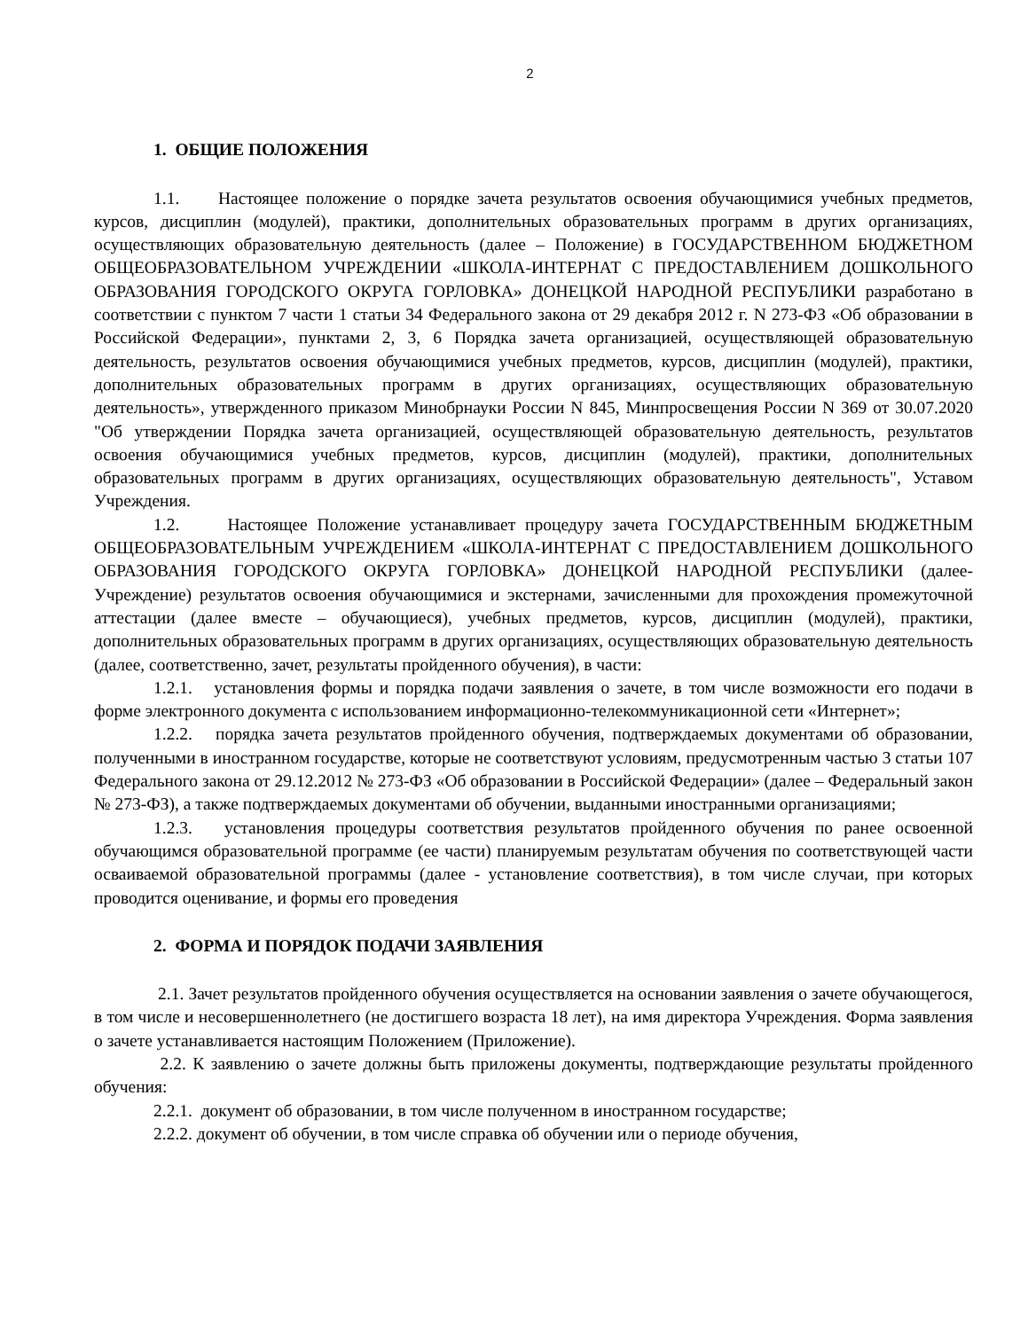2
1. ОБЩИЕ ПОЛОЖЕНИЯ
1.1. Настоящее положение о порядке зачета результатов освоения обучающимися учебных предметов, курсов, дисциплин (модулей), практики, дополнительных образовательных программ в других организациях, осуществляющих образовательную деятельность (далее – Положение) в ГОСУДАРСТВЕННОМ БЮДЖЕТНОМ ОБЩЕОБРАЗОВАТЕЛЬНОМ УЧРЕЖДЕНИИ «ШКОЛА-ИНТЕРНАТ С ПРЕДОСТАВЛЕНИЕМ ДОШКОЛЬНОГО ОБРАЗОВАНИЯ ГОРОДСКОГО ОКРУГА ГОРЛОВКА» ДОНЕЦКОЙ НАРОДНОЙ РЕСПУБЛИКИ разработано в соответствии с пунктом 7 части 1 статьи 34 Федерального закона от 29 декабря 2012 г. N 273-ФЗ «Об образовании в Российской Федерации», пунктами 2, 3, 6 Порядка зачета организацией, осуществляющей образовательную деятельность, результатов освоения обучающимися учебных предметов, курсов, дисциплин (модулей), практики, дополнительных образовательных программ в других организациях, осуществляющих образовательную деятельность», утвержденного приказом Минобрнауки России N 845, Минпросвещения России N 369 от 30.07.2020 "Об утверждении Порядка зачета организацией, осуществляющей образовательную деятельность, результатов освоения обучающимися учебных предметов, курсов, дисциплин (модулей), практики, дополнительных образовательных программ в других организациях, осуществляющих образовательную деятельность", Уставом Учреждения.
1.2. Настоящее Положение устанавливает процедуру зачета ГОСУДАРСТВЕННЫМ БЮДЖЕТНЫМ ОБЩЕОБРАЗОВАТЕЛЬНЫМ УЧРЕЖДЕНИЕМ «ШКОЛА-ИНТЕРНАТ С ПРЕДОСТАВЛЕНИЕМ ДОШКОЛЬНОГО ОБРАЗОВАНИЯ ГОРОДСКОГО ОКРУГА ГОРЛОВКА» ДОНЕЦКОЙ НАРОДНОЙ РЕСПУБЛИКИ (далее-Учреждение) результатов освоения обучающимися и экстернами, зачисленными для прохождения промежуточной аттестации (далее вместе – обучающиеся), учебных предметов, курсов, дисциплин (модулей), практики, дополнительных образовательных программ в других организациях, осуществляющих образовательную деятельность (далее, соответственно, зачет, результаты пройденного обучения), в части:
1.2.1. установления формы и порядка подачи заявления о зачете, в том числе возможности его подачи в форме электронного документа с использованием информационно-телекоммуникационной сети «Интернет»;
1.2.2. порядка зачета результатов пройденного обучения, подтверждаемых документами об образовании, полученными в иностранном государстве, которые не соответствуют условиям, предусмотренным частью 3 статьи 107 Федерального закона от 29.12.2012 № 273-ФЗ «Об образовании в Российской Федерации» (далее – Федеральный закон № 273-ФЗ), а также подтверждаемых документами об обучении, выданными иностранными организациями;
1.2.3. установления процедуры соответствия результатов пройденного обучения по ранее освоенной обучающимся образовательной программе (ее части) планируемым результатам обучения по соответствующей части осваиваемой образовательной программы (далее - установление соответствия), в том числе случаи, при которых проводится оценивание, и формы его проведения
2. ФОРМА И ПОРЯДОК ПОДАЧИ ЗАЯВЛЕНИЯ
2.1. Зачет результатов пройденного обучения осуществляется на основании заявления о зачете обучающегося, в том числе и несовершеннолетнего (не достигшего возраста 18 лет), на имя директора Учреждения. Форма заявления о зачете устанавливается настоящим Положением (Приложение).
2.2. К заявлению о зачете должны быть приложены документы, подтверждающие результаты пройденного обучения:
2.2.1. документ об образовании, в том числе полученном в иностранном государстве;
2.2.2. документ об обучении, в том числе справка об обучении или о периоде обучения,